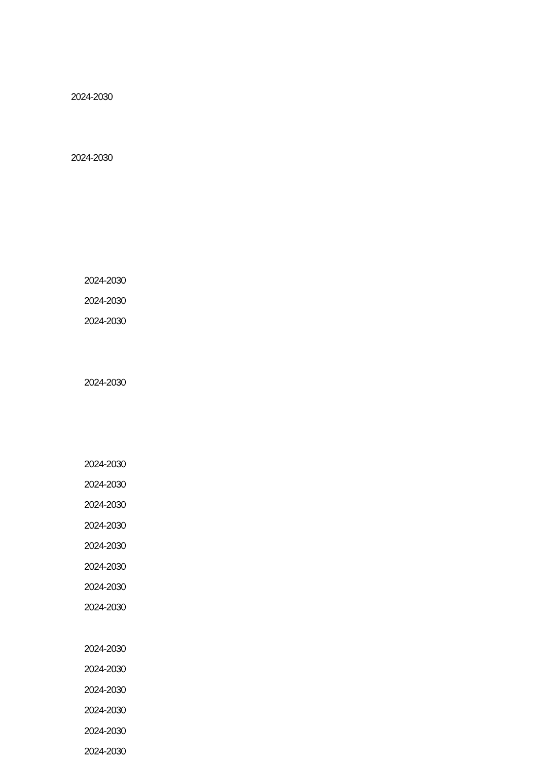2024-2030
2024-2030
2024-2030
2024-2030
2024-2030
2024-2030
2024-2030
2024-2030
2024-2030
2024-2030
2024-2030
2024-2030
2024-2030
2024-2030
2024-2030
2024-2030
2024-2030
2024-2030
2024-2030
2024-2030